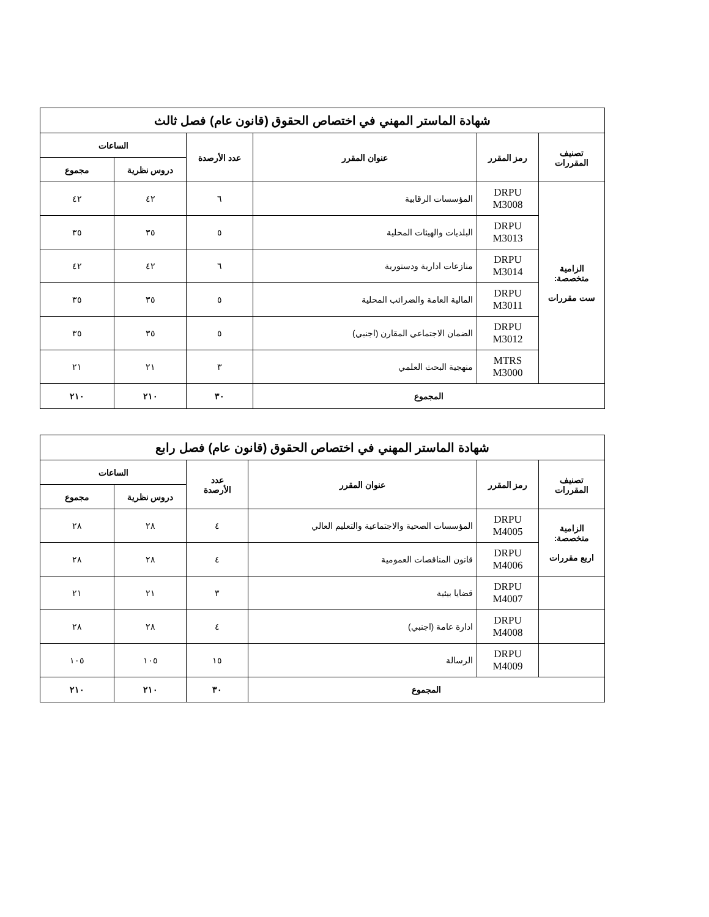| شهادة الماستر المهني في اختصاص الحقوق (قانون عام) فصل ثالث | | | | | |
| --- | --- | --- | --- | --- | --- |
| تصنيف المقررات | رمز المقرر | عنوان المقرر | عدد الأرصدة | الساعات | |
| | | | | دروس نظرية | مجموع |
| الزامية متخصصة: ست مقررات | DRPU M3008 | المؤسسات الرقابية | ٦ | ٤٢ | ٤٢ |
| | DRPU M3013 | البلديات والهيئات المحلية | ٥ | ٣٥ | ٣٥ |
| | DRPU M3014 | منازعات ادارية ودستورية | ٦ | ٤٢ | ٤٢ |
| | DRPU M3011 | المالية العامة والضرائب المحلية | ٥ | ٣٥ | ٣٥ |
| | DRPU M3012 | الضمان الاجتماعي المقارن (اجنبي) | ٥ | ٣٥ | ٣٥ |
| | MTRS M3000 | منهجية البحث العلمي | ٣ | ٢١ | ٢١ |
| المجموع | | | ٣٠ | ٢١٠ | ٢١٠ |
| شهادة الماستر المهني في اختصاص الحقوق (قانون عام) فصل رابع | | | | | |
| --- | --- | --- | --- | --- | --- |
| تصنيف المقررات | رمز المقرر | عنوان المقرر | عدد الأرصدة | الساعات | |
| | | | | دروس نظرية | مجموع |
| الزامية متخصصة: اربع مقررات | DRPU M4005 | المؤسسات الصحية والاجتماعية والتعليم العالي | ٤ | ٢٨ | ٢٨ |
| | DRPU M4006 | قانون المناقصات العمومية | ٤ | ٢٨ | ٢٨ |
| | DRPU M4007 | قضايا بيئية | ٣ | ٢١ | ٢١ |
| | DRPU M4008 | ادارة عامة (اجنبي) | ٤ | ٢٨ | ٢٨ |
| | DRPU M4009 | الرسالة | ١٥ | ١٠٥ | ١٠٥ |
| المجموع | | | ٣٠ | ٢١٠ | ٢١٠ |